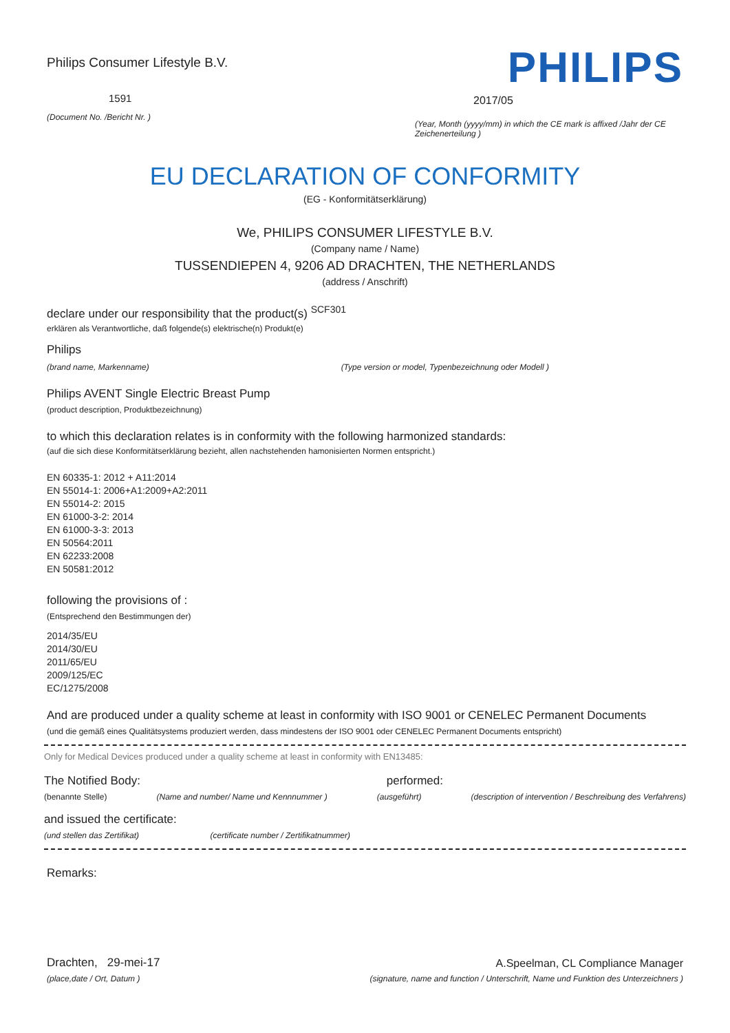Philips Consumer Lifestyle B.V.
1591
(Document No. /Bericht Nr. )
PHILIPS
2017/05
(Year, Month (yyyy/mm) in which the CE mark is affixed /Jahr der CE Zeichenerteilung )
EU DECLARATION OF CONFORMITY
(EG - Konformitätserklärung)
We, PHILIPS CONSUMER LIFESTYLE B.V.
(Company name / Name)
TUSSENDIEPEN 4, 9206 AD DRACHTEN, THE NETHERLANDS
(address / Anschrift)
declare under our responsibility that the product(s) <sup>SCF301</sup>
erklären als Verantwortliche, daß folgende(s) elektrische(n) Produkt(e)
Philips
(brand name, Markenname) (Type version or model, Typenbezeichnung oder Modell )
Philips AVENT Single Electric Breast Pump
(product description, Produktbezeichnung)
to which this declaration relates is in conformity with the following harmonized standards:
(auf die sich diese Konformitätserklärung bezieht, allen nachstehenden hamonisierten Normen entspricht.)
EN 60335-1: 2012 + A11:2014
EN 55014-1: 2006+A1:2009+A2:2011
EN 55014-2: 2015
EN 61000-3-2: 2014
EN 61000-3-3: 2013
EN 50564:2011
EN 62233:2008
EN 50581:2012
following the provisions of :
(Entsprechend den Bestimmungen der)
2014/35/EU
2014/30/EU
2011/65/EU
2009/125/EC
EC/1275/2008
And are produced under a quality scheme at least in conformity with ISO 9001 or CENELEC Permanent Documents
(und die gemäß eines Qualitätsystems produziert werden, dass mindestens der ISO 9001 oder CENELEC Permanent Documents entspricht)
Only for Medical Devices produced under a quality scheme at least in conformity with EN13485:
The Notified Body: performed:
(benannte Stelle) (Name and number/ Name und Kennnummer ) (ausgeführt) (description of intervention / Beschreibung des Verfahrens)
and issued the certificate:
(und stellen das Zertifikat) (certificate number / Zertifikatnummer)
Remarks:
Drachten, 29-mei-17
(place,date / Ort, Datum )
A.Speelman, CL Compliance Manager
(signature, name and function / Unterschrift, Name und Funktion des Unterzeichners )